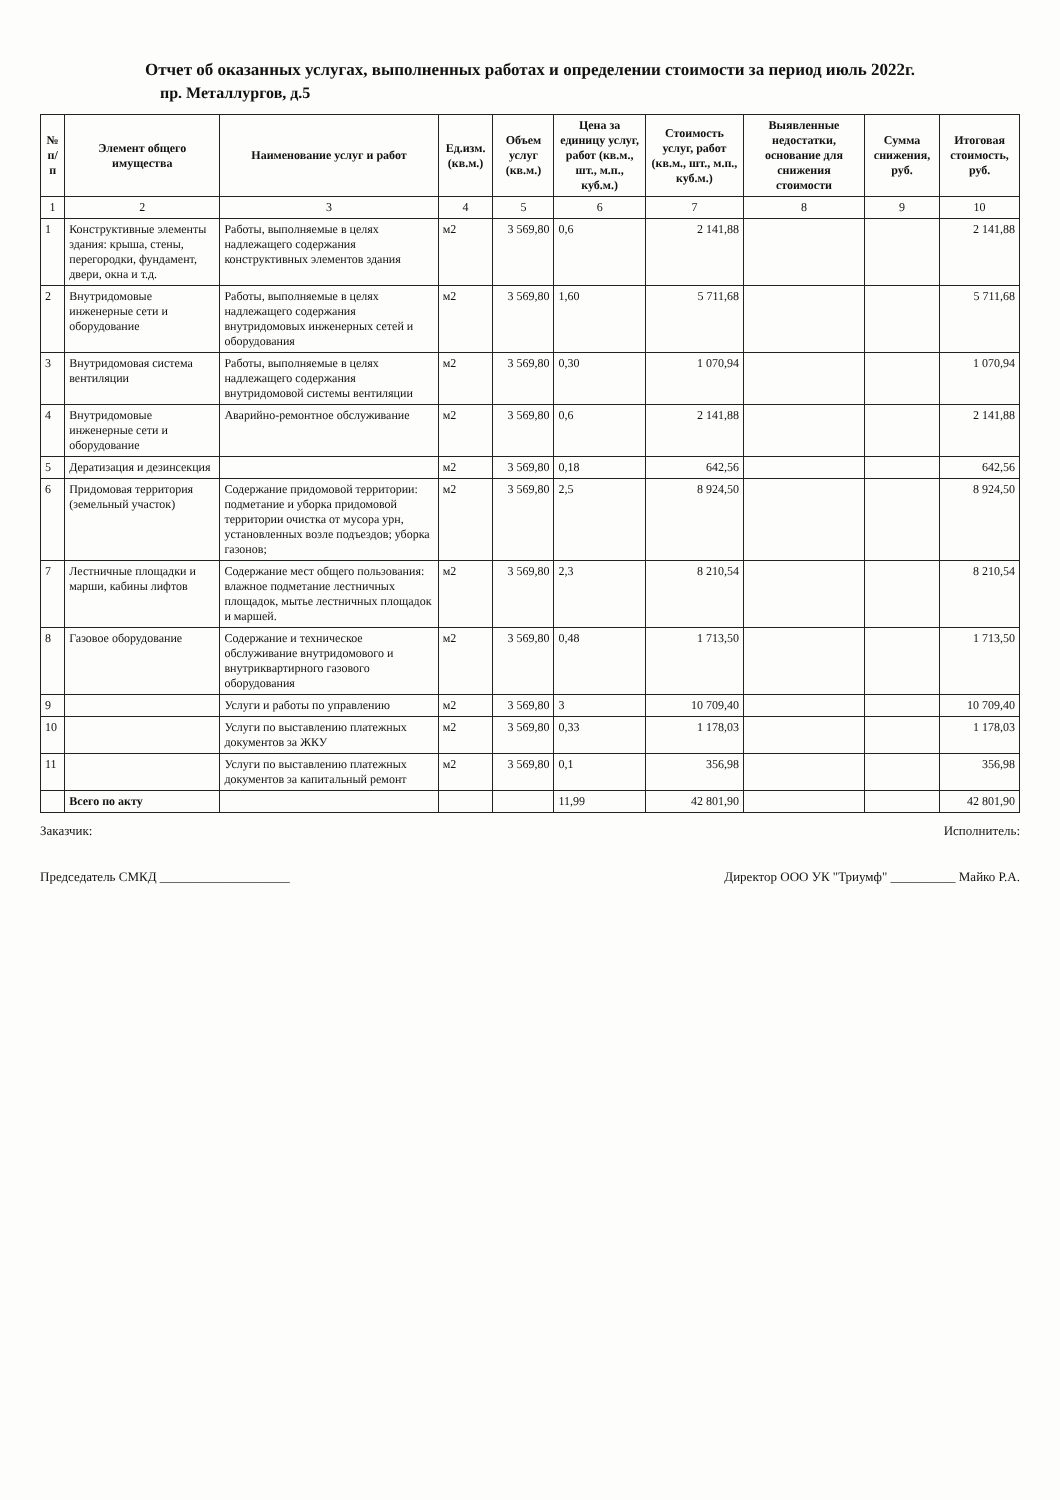Отчет об оказанных услугах, выполненных работах и определении стоимости за период июль 2022г.
пр. Металлургов, д.5
| № п/п | Элемент общего имущества | Наименование услуг и работ | Ед.изм. (кв.м.) | Объем услуг (кв.м.) | Цена за единицу услуг, работ (кв.м., шт., м.п., куб.м.) | Стоимость услуг, работ (кв.м., шт., м.п., куб.м.) | Выявленные недостатки, основание для снижения стоимости | Сумма снижения, руб. | Итоговая стоимость, руб. |
| --- | --- | --- | --- | --- | --- | --- | --- | --- | --- |
| 1 | 2 | 3 | 4 | 5 | 6 | 7 | 8 | 9 | 10 |
| 1 | Конструктивные элементы здания: крыша, стены, перегородки, фундамент, двери, окна и т.д. | Работы, выполняемые в целях надлежащего содержания конструктивных элементов здания | м2 | 3 569,80 | 0,6 | 2 141,88 | | | 2 141,88 |
| 2 | Внутридомовые инженерные сети и оборудование | Работы, выполняемые в целях надлежащего содержания внутридомовых инженерных сетей и оборудования | м2 | 3 569,80 | 1,60 | 5 711,68 | | | 5 711,68 |
| 3 | Внутридомовая система вентиляции | Работы, выполняемые в целях надлежащего содержания внутридомовой системы вентиляции | м2 | 3 569,80 | 0,30 | 1 070,94 | | | 1 070,94 |
| 4 | Внутридомовые инженерные сети и оборудование | Аварийно-ремонтное обслуживание | м2 | 3 569,80 | 0,6 | 2 141,88 | | | 2 141,88 |
| 5 | Дератизация и дезинсекция | | м2 | 3 569,80 | 0,18 | 642,56 | | | 642,56 |
| 6 | Придомовая территория (земельный участок) | Содержание придомовой территории: подметание и уборка придомовой территории очистка от мусора урн, установленных возле подъездов; уборка газонов; | м2 | 3 569,80 | 2,5 | 8 924,50 | | | 8 924,50 |
| 7 | Лестничные площадки и марши, кабины лифтов | Содержание мест общего пользования: влажное подметание лестничных площадок, мытье лестничных площадок и маршей. | м2 | 3 569,80 | 2,3 | 8 210,54 | | | 8 210,54 |
| 8 | Газовое оборудование | Содержание и техническое обслуживание внутридомового и внутриквартирного газового оборудования | м2 | 3 569,80 | 0,48 | 1 713,50 | | | 1 713,50 |
| 9 | | Услуги и работы по управлению | м2 | 3 569,80 | 3 | 10 709,40 | | | 10 709,40 |
| 10 | | Услуги по выставлению платежных документов за ЖКУ | м2 | 3 569,80 | 0,33 | 1 178,03 | | | 1 178,03 |
| 11 | | Услуги по выставлению платежных документов за капитальный ремонт | м2 | 3 569,80 | 0,1 | 356,98 | | | 356,98 |
| | Всего по акту | | | | 11,99 | 42 801,90 | | | 42 801,90 |
Заказчик: Исполнитель:
Председатель СМКД ____________________ Директор ООО УК "Триумф" __________ Майко Р.А.